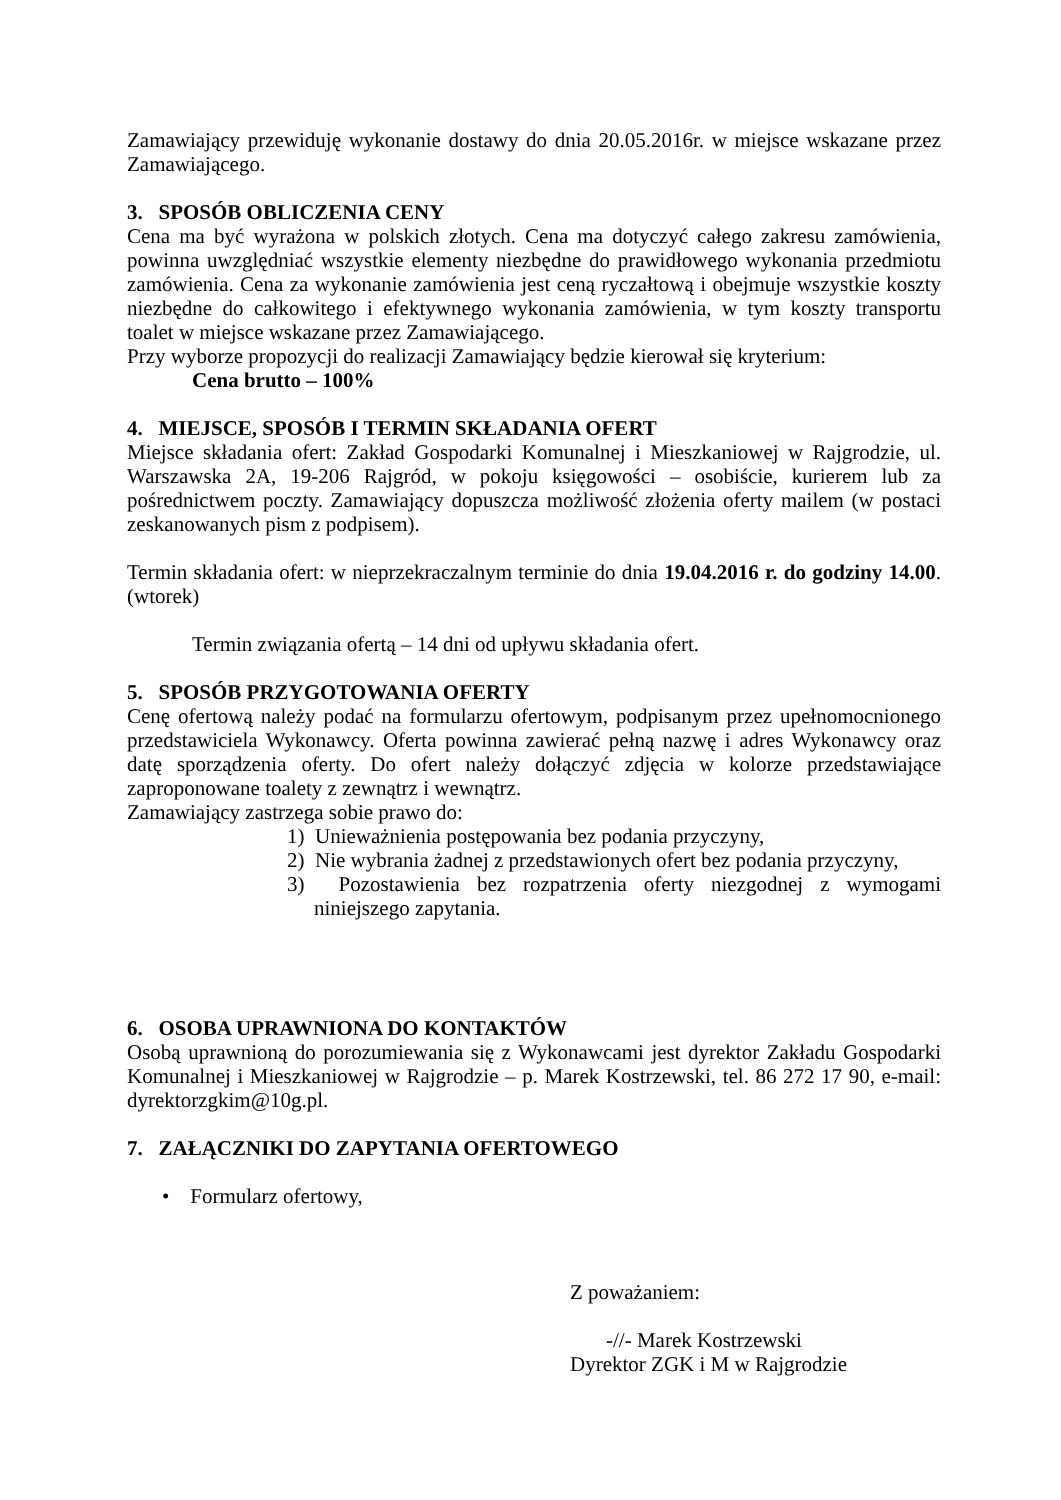Zamawiający przewiduję wykonanie dostawy do dnia 20.05.2016r. w miejsce wskazane przez Zamawiającego.
3. SPOSÓB OBLICZENIA CENY
Cena ma być wyrażona w polskich złotych. Cena ma dotyczyć całego zakresu zamówienia, powinna uwzględniać wszystkie elementy niezbędne do prawidłowego wykonania przedmiotu zamówienia. Cena za wykonanie zamówienia jest ceną ryczałtową i obejmuje wszystkie koszty niezbędne do całkowitego i efektywnego wykonania zamówienia, w tym koszty transportu toalet w miejsce wskazane przez Zamawiającego.
Przy wyborze propozycji do realizacji Zamawiający będzie kierował się kryterium:
Cena brutto – 100%
4. MIEJSCE, SPOSÓB I TERMIN SKŁADANIA OFERT
Miejsce składania ofert: Zakład Gospodarki Komunalnej i Mieszkaniowej w Rajgrodzie, ul. Warszawska 2A, 19-206 Rajgród, w pokoju księgowości – osobiście, kurierem lub za pośrednictwem poczty. Zamawiający dopuszcza możliwość złożenia oferty mailem (w postaci zeskanowanych pism z podpisem).
Termin składania ofert: w nieprzekraczalnym terminie do dnia 19.04.2016 r. do godziny 14.00. (wtorek)
Termin związania ofertą – 14 dni od upływu składania ofert.
5. SPOSÓB PRZYGOTOWANIA OFERTY
Cenę ofertową należy podać na formularzu ofertowym, podpisanym przez upełnomocnionego przedstawiciela Wykonawcy. Oferta powinna zawierać pełną nazwę i adres Wykonawcy oraz datę sporządzenia oferty. Do ofert należy dołączyć zdjęcia w kolorze przedstawiające zaproponowane toalety z zewnątrz i wewnątrz.
Zamawiający zastrzega sobie prawo do:
1) Unieważnienia postępowania bez podania przyczyny,
2) Nie wybrania żadnej z przedstawionych ofert bez podania przyczyny,
3) Pozostawienia bez rozpatrzenia oferty niezgodnej z wymogami niniejszego zapytania.
6. OSOBA UPRAWNIONA DO KONTAKTÓW
Osobą uprawnioną do porozumiewania się z Wykonawcami jest dyrektor Zakładu Gospodarki Komunalnej i Mieszkaniowej w Rajgrodzie – p. Marek Kostrzewski, tel. 86 272 17 90, e-mail: dyrektorzgkim@10g.pl.
7. ZAŁĄCZNIKI DO ZAPYTANIA OFERTOWEGO
• Formularz ofertowy,
Z poważaniem:
-//- Marek Kostrzewski
Dyrektor ZGK i M w Rajgrodzie